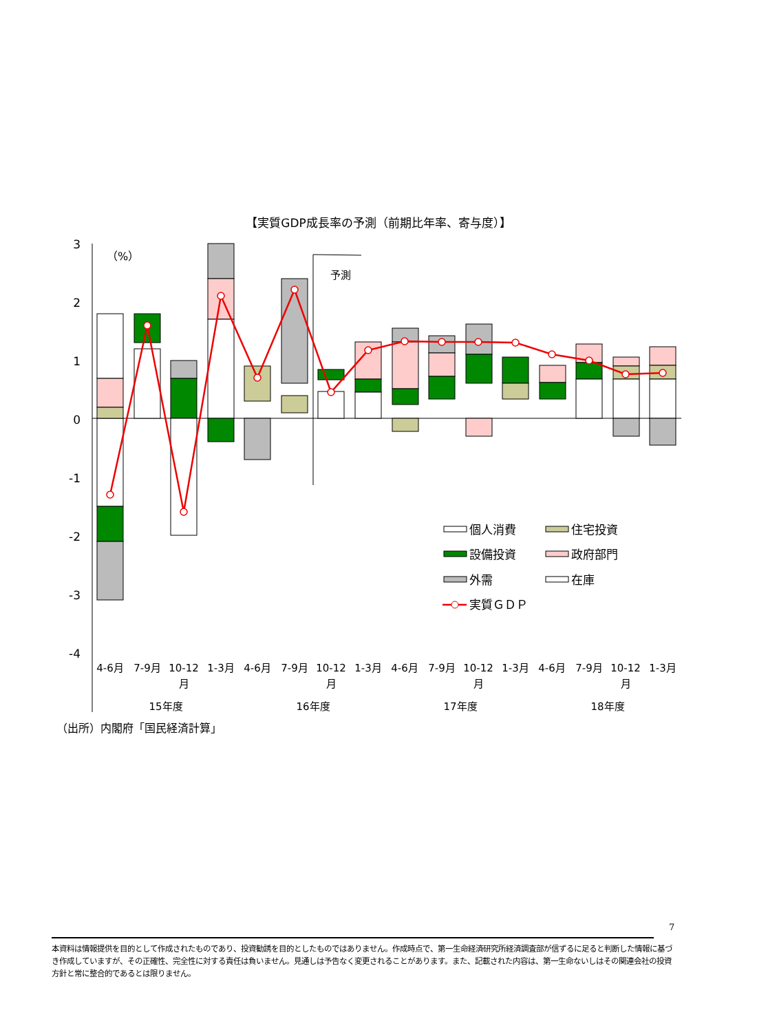【実質GDP成長率の予測（前期比年率、寄与度）】
3
2
1
0
-1
-2
-3
-4
（%）
予測
個人消費
住宅投資
設備投資
政府部門
外需
在庫
実質ＧＤＰ
4-6月
7-9月
10-12
月
1-3月
4-6月
7-9月
10-12
月
1-3月
4-6月
7-9月
10-12
月
1-3月
4-6月
7-9月
10-12
月
1-3月
15年度
16年度
17年度
18年度
（出所）内閣府「国民経済計算」
7
本資料は情報提供を目的として作成されたものであり、投資勧誘を目的としたものではありません。作成時点で、第一生命経済研究所経済調査部が信ずるに足ると判断した情報に基づき作成していますが、その正確性、完全性に対する責任は負いません。見通しは予告なく変更されることがあります。また、記載された内容は、第一生命ないしはその関連会社の投資方針と常に整合的であるとは限りません。